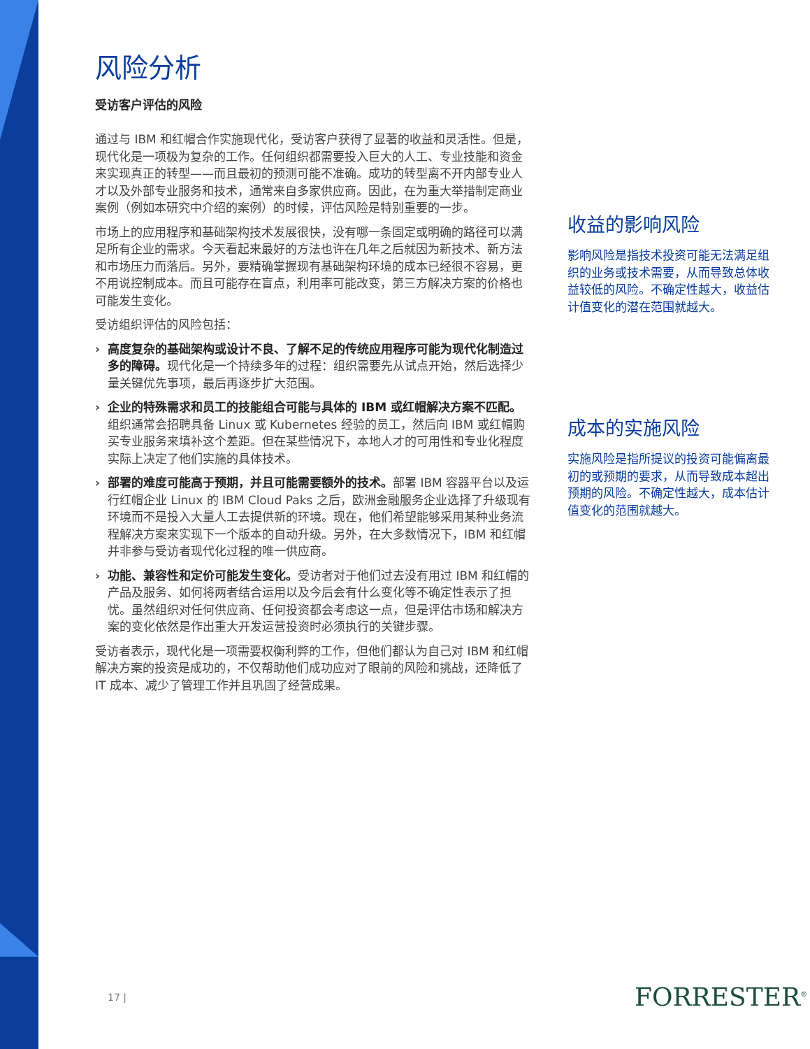风险分析
受访客户评估的风险
通过与 IBM 和红帽合作实施现代化，受访客户获得了显著的收益和灵活性。但是，现代化是一项极为复杂的工作。任何组织都需要投入巨大的人工、专业技能和资金来实现真正的转型——而且最初的预测可能不准确。成功的转型离不开内部专业人才以及外部专业服务和技术，通常来自多家供应商。因此，在为重大举措制定商业案例（例如本研究中介绍的案例）的时候，评估风险是特别重要的一步。
市场上的应用程序和基础架构技术发展很快，没有哪一条固定或明确的路径可以满足所有企业的需求。今天看起来最好的方法也许在几年之后就因为新技术、新方法和市场压力而落后。另外，要精确掌握现有基础架构环境的成本已经很不容易，更不用说控制成本。而且可能存在盲点，利用率可能改变，第三方解决方案的价格也可能发生变化。
受访组织评估的风险包括：
› 高度复杂的基础架构或设计不良、了解不足的传统应用程序可能为现代化制造过多的障碍。现代化是一个持续多年的过程：组织需要先从试点开始，然后选择少量关键优先事项，最后再逐步扩大范围。
› 企业的特殊需求和员工的技能组合可能与具体的 IBM 或红帽解决方案不匹配。组织通常会招聘具备 Linux 或 Kubernetes 经验的员工，然后向 IBM 或红帽购买专业服务来填补这个差距。但在某些情况下，本地人才的可用性和专业化程度实际上决定了他们实施的具体技术。
› 部署的难度可能高于预期，并且可能需要额外的技术。部署 IBM 容器平台以及运行红帽企业 Linux 的 IBM Cloud Paks 之后，欧洲金融服务企业选择了升级现有环境而不是投入大量人工去提供新的环境。现在，他们希望能够采用某种业务流程解决方案来实现下一个版本的自动升级。另外，在大多数情况下，IBM 和红帽并非参与受访者现代化过程的唯一供应商。
› 功能、兼容性和定价可能发生变化。受访者对于他们过去没有用过 IBM 和红帽的产品及服务、如何将两者结合运用以及今后会有什么变化等不确定性表示了担忧。虽然组织对任何供应商、任何投资都会考虑这一点，但是评估市场和解决方案的变化依然是作出重大开发运营投资时必须执行的关键步骤。
受访者表示，现代化是一项需要权衡利弊的工作，但他们都认为自己对 IBM 和红帽解决方案的投资是成功的，不仅帮助他们成功应对了眼前的风险和挑战，还降低了 IT 成本、减少了管理工作并且巩固了经营成果。
收益的影响风险
影响风险是指技术投资可能无法满足组织的业务或技术需要，从而导致总体收益较低的风险。不确定性越大，收益估计值变化的潜在范围就越大。
成本的实施风险
实施风险是指所提议的投资可能偏离最初的或预期的要求，从而导致成本超出预期的风险。不确定性越大，成本估计值变化的范围就越大。
17 | FORRESTER<sup>®</sup>